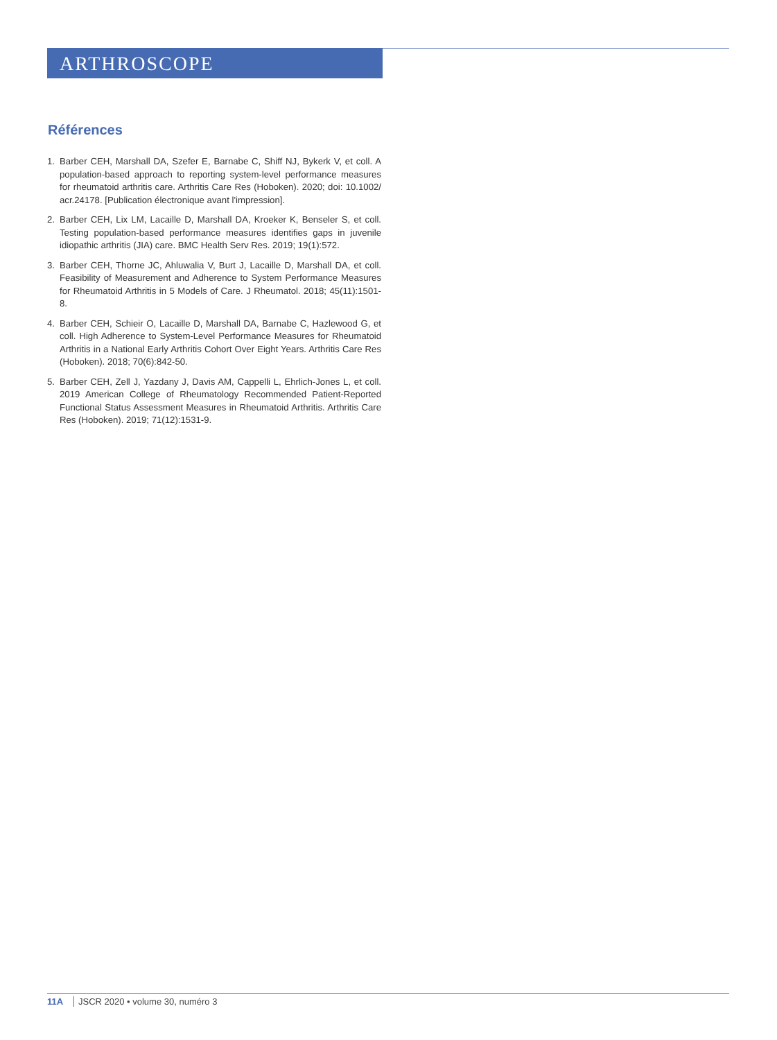ARTHROSCOPE
Références
1. Barber CEH, Marshall DA, Szefer E, Barnabe C, Shiff NJ, Bykerk V, et coll. A population-based approach to reporting system-level performance measures for rheumatoid arthritis care. Arthritis Care Res (Hoboken). 2020; doi: 10.1002/ acr.24178. [Publication électronique avant l'impression].
2. Barber CEH, Lix LM, Lacaille D, Marshall DA, Kroeker K, Benseler S, et coll. Testing population-based performance measures identifies gaps in juvenile idiopathic arthritis (JIA) care. BMC Health Serv Res. 2019; 19(1):572.
3. Barber CEH, Thorne JC, Ahluwalia V, Burt J, Lacaille D, Marshall DA, et coll. Feasibility of Measurement and Adherence to System Performance Measures for Rheumatoid Arthritis in 5 Models of Care. J Rheumatol. 2018; 45(11):1501-8.
4. Barber CEH, Schieir O, Lacaille D, Marshall DA, Barnabe C, Hazlewood G, et coll. High Adherence to System-Level Performance Measures for Rheumatoid Arthritis in a National Early Arthritis Cohort Over Eight Years. Arthritis Care Res (Hoboken). 2018; 70(6):842-50.
5. Barber CEH, Zell J, Yazdany J, Davis AM, Cappelli L, Ehrlich-Jones L, et coll. 2019 American College of Rheumatology Recommended Patient-Reported Functional Status Assessment Measures in Rheumatoid Arthritis. Arthritis Care Res (Hoboken). 2019; 71(12):1531-9.
11A JSCR 2020 • volume 30, numéro 3